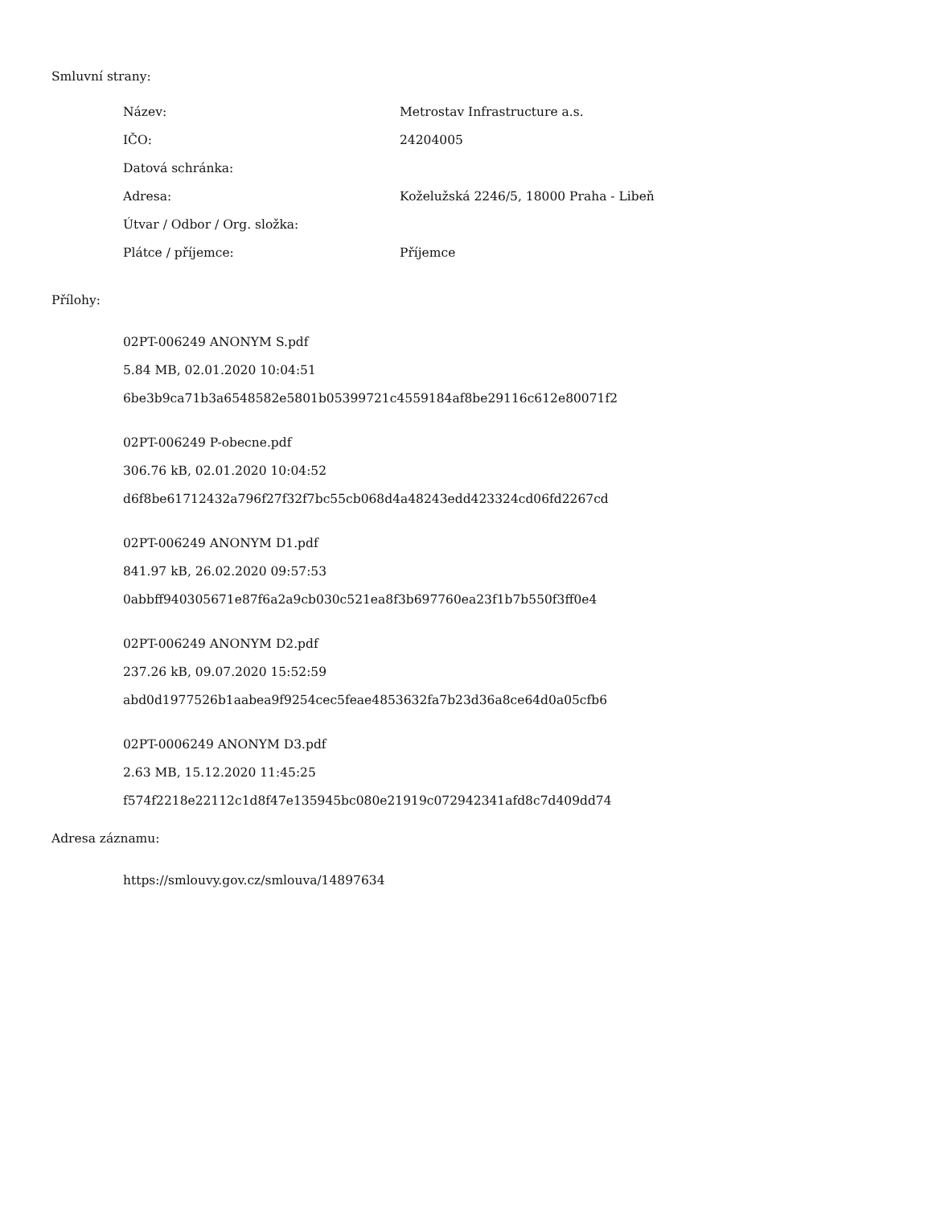Smluvní strany:
| Název: | Metrostav Infrastructure a.s. |
| IČO: | 24204005 |
| Datová schránka: | |
| Adresa: | Koželužská 2246/5, 18000 Praha - Libeň |
| Útvar / Odbor / Org. složka: | |
| Plátce / příjemce: | Příjemce |
Přílohy:
02PT-006249 ANONYM S.pdf
5.84 MB, 02.01.2020 10:04:51
6be3b9ca71b3a6548582e5801b05399721c4559184af8be29116c612e80071f2
02PT-006249 P-obecne.pdf
306.76 kB, 02.01.2020 10:04:52
d6f8be61712432a796f27f32f7bc55cb068d4a48243edd423324cd06fd2267cd
02PT-006249 ANONYM D1.pdf
841.97 kB, 26.02.2020 09:57:53
0abbff940305671e87f6a2a9cb030c521ea8f3b697760ea23f1b7b550f3ff0e4
02PT-006249 ANONYM D2.pdf
237.26 kB, 09.07.2020 15:52:59
abd0d1977526b1aabea9f9254cec5feae4853632fa7b23d36a8ce64d0a05cfb6
02PT-0006249 ANONYM D3.pdf
2.63 MB, 15.12.2020 11:45:25
f574f2218e22112c1d8f47e135945bc080e21919c072942341afd8c7d409dd74
Adresa záznamu:
https://smlouvy.gov.cz/smlouva/14897634